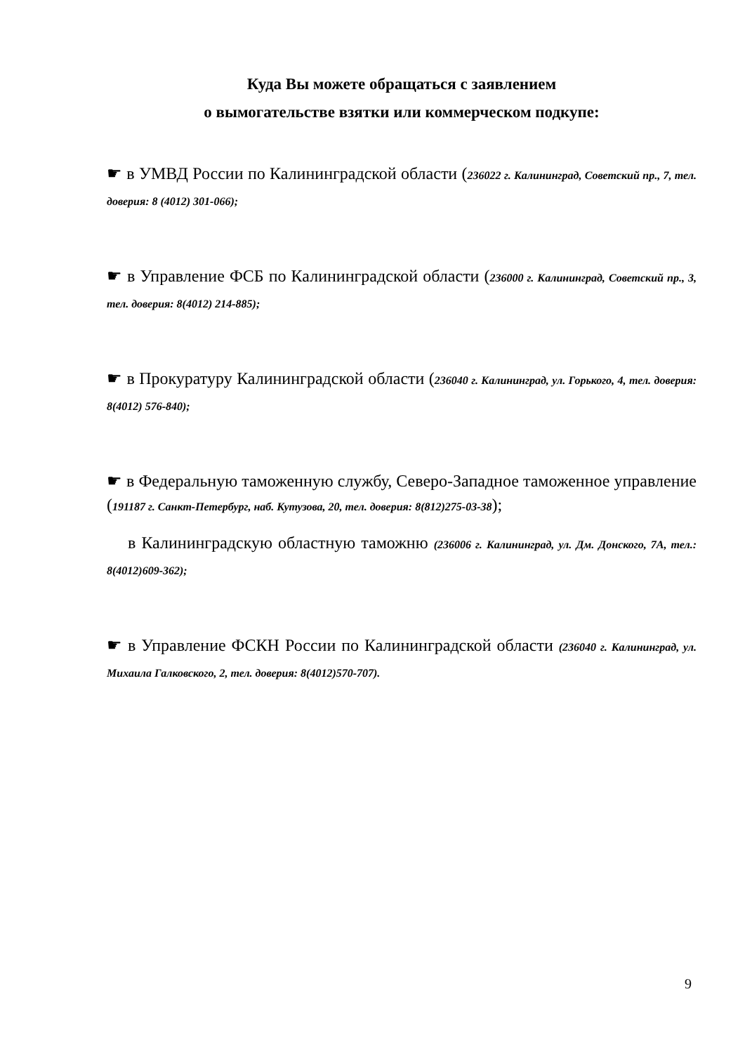Куда Вы можете обращаться с заявлением
о вымогательстве взятки или коммерческом подкупе:
☛ в УМВД России по Калининградской области (236022 г. Калининград, Советский пр., 7, тел. доверия: 8 (4012) 301-066);
☛ в Управление ФСБ по Калининградской области (236000 г. Калининград, Советский пр., 3, тел. доверия: 8(4012) 214-885);
☛ в Прокуратуру Калининградской области (236040 г. Калининград, ул. Горького, 4, тел. доверия: 8(4012) 576-840);
☛ в Федеральную таможенную службу, Северо-Западное таможенное управление (191187 г. Санкт-Петербург, наб. Кутузова, 20, тел. доверия: 8(812)275-03-38);
в Калининградскую областную таможню (236006 г. Калининград, ул. Дм. Донского, 7А, тел.: 8(4012)609-362);
☛ в Управление ФСКН России по Калининградской области (236040 г. Калининград, ул. Михаила Галковского, 2, тел. доверия: 8(4012)570-707).
9